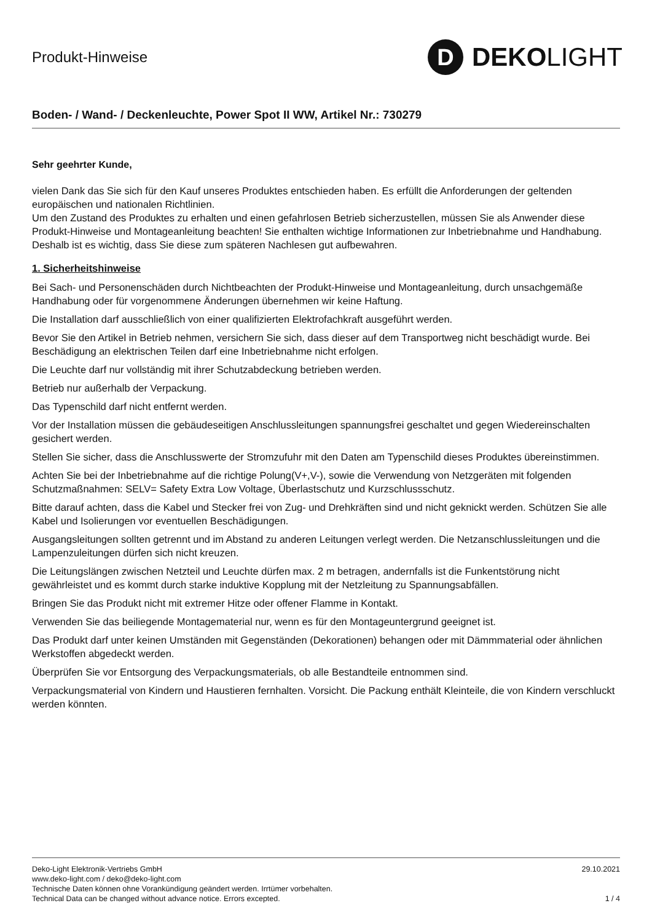Produkt-Hinweise
D
DEKOLIGHT
Boden- / Wand- / Deckenleuchte, Power Spot II WW, Artikel Nr.: 730279
Sehr geehrter Kunde,
vielen Dank das Sie sich für den Kauf unseres Produktes entschieden haben. Es erfüllt die Anforderungen der geltenden europäischen und nationalen Richtlinien.
Um den Zustand des Produktes zu erhalten und einen gefahrlosen Betrieb sicherzustellen, müssen Sie als Anwender diese Produkt-Hinweise und Montageanleitung beachten! Sie enthalten wichtige Informationen zur Inbetriebnahme und Handhabung. Deshalb ist es wichtig, dass Sie diese zum späteren Nachlesen gut aufbewahren.
1. Sicherheitshinweise
Bei Sach- und Personenschäden durch Nichtbeachten der Produkt-Hinweise und Montageanleitung, durch unsachgemäße Handhabung oder für vorgenommene Änderungen übernehmen wir keine Haftung.
Die Installation darf ausschließlich von einer qualifizierten Elektrofachkraft ausgeführt werden.
Bevor Sie den Artikel in Betrieb nehmen, versichern Sie sich, dass dieser auf dem Transportweg nicht beschädigt wurde. Bei Beschädigung an elektrischen Teilen darf eine Inbetriebnahme nicht erfolgen.
Die Leuchte darf nur vollständig mit ihrer Schutzabdeckung betrieben werden.
Betrieb nur außerhalb der Verpackung.
Das Typenschild darf nicht entfernt werden.
Vor der Installation müssen die gebäudeseitigen Anschlussleitungen spannungsfrei geschaltet und gegen Wiedereinschalten gesichert werden.
Stellen Sie sicher, dass die Anschlusswerte der Stromzufuhr mit den Daten am Typenschild dieses Produktes übereinstimmen.
Achten Sie bei der Inbetriebnahme auf die richtige Polung(V+,V-), sowie die Verwendung von Netzgeräten mit folgenden Schutzmaßnahmen: SELV= Safety Extra Low Voltage, Überlastschutz und Kurzschlussschutz.
Bitte darauf achten, dass die Kabel und Stecker frei von Zug- und Drehkräften sind und nicht geknickt werden. Schützen Sie alle Kabel und Isolierungen vor eventuellen Beschädigungen.
Ausgangsleitungen sollten getrennt und im Abstand zu anderen Leitungen verlegt werden. Die Netzanschlussleitungen und die Lampenzuleitungen dürfen sich nicht kreuzen.
Die Leitungslängen zwischen Netzteil und Leuchte dürfen max. 2 m betragen, andernfalls ist die Funkentstörung nicht gewährleistet und es kommt durch starke induktive Kopplung mit der Netzleitung zu Spannungsabfällen.
Bringen Sie das Produkt nicht mit extremer Hitze oder offener Flamme in Kontakt.
Verwenden Sie das beiliegende Montagematerial nur, wenn es für den Montageuntergrund geeignet ist.
Das Produkt darf unter keinen Umständen mit Gegenständen (Dekorationen) behangen oder mit Dämmmaterial oder ähnlichen Werkstoffen abgedeckt werden.
Überprüfen Sie vor Entsorgung des Verpackungsmaterials, ob alle Bestandteile entnommen sind.
Verpackungsmaterial von Kindern und Haustieren fernhalten. Vorsicht. Die Packung enthält Kleinteile, die von Kindern verschluckt werden könnten.
Deko-Light Elektronik-Vertriebs GmbH
www.deko-light.com / deko@deko-light.com
Technische Daten können ohne Vorankündigung geändert werden. Irrtümer vorbehalten.
Technical Data can be changed without advance notice. Errors excepted.
29.10.2021
1 / 4